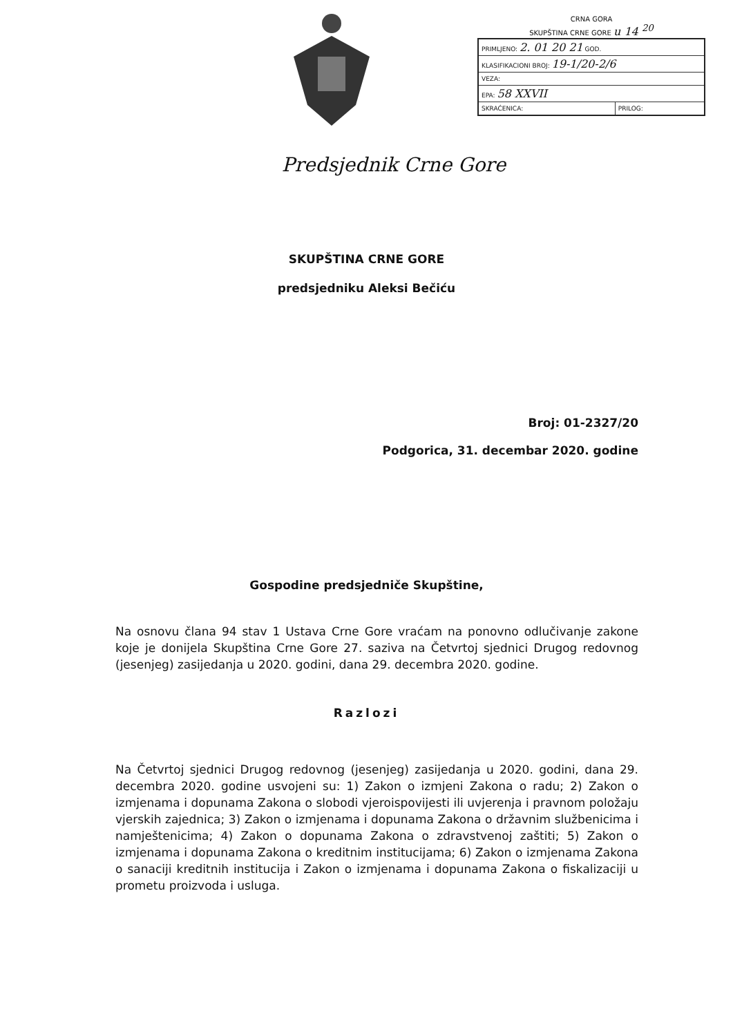CRNA GORA
SKUPŠTINA CRNE GORE u 14 <sup>20</sup>
| PRIMLJENO: 2. 01 20 21 GOD. | |
| KLASIFIKACIONI BROJ: 19-1/20-2/6 | |
| VEZA: | |
| EPA: 58 XXVII | |
| SKRAĆENICA: | PRILOG: |
Predsjednik Crne Gore
SKUPŠTINA CRNE GORE
predsjedniku Aleksi Bečiću
Broj: 01-2327/20
Podgorica, 31. decembar 2020. godine
Gospodine predsjedniče Skupštine,
Na osnovu člana 94 stav 1 Ustava Crne Gore vraćam na ponovno odlučivanje zakone koje je donijela Skupština Crne Gore 27. saziva na Četvrtoj sjednici Drugog redovnog (jesenjeg) zasijedanja u 2020. godini, dana 29. decembra 2020. godine.
Razlozi
Na Četvrtoj sjednici Drugog redovnog (jesenjeg) zasijedanja u 2020. godini, dana 29. decembra 2020. godine usvojeni su: 1) Zakon o izmjeni Zakona o radu; 2) Zakon o izmjenama i dopunama Zakona o slobodi vjeroispovijesti ili uvjerenja i pravnom položaju vjerskih zajednica; 3) Zakon o izmjenama i dopunama Zakona o državnim službenicima i namještenicima; 4) Zakon o dopunama Zakona o zdravstvenoj zaštiti; 5) Zakon o izmjenama i dopunama Zakona o kreditnim institucijama; 6) Zakon o izmjenama Zakona o sanaciji kreditnih institucija i Zakon o izmjenama i dopunama Zakona o fiskalizaciji u prometu proizvoda i usluga.